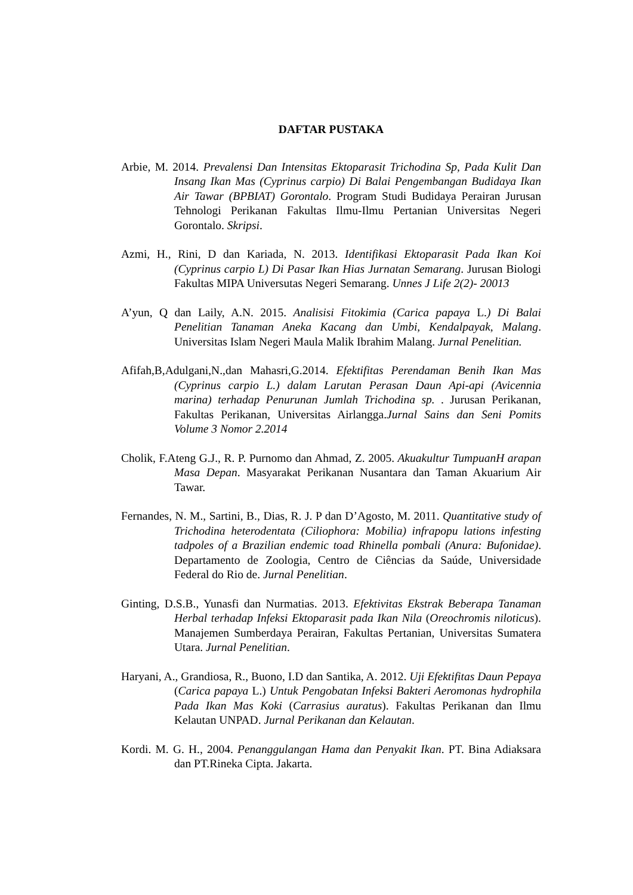DAFTAR PUSTAKA
Arbie, M. 2014. Prevalensi Dan Intensitas Ektoparasit Trichodina Sp, Pada Kulit Dan Insang Ikan Mas (Cyprinus carpio) Di Balai Pengembangan Budidaya Ikan Air Tawar (BPBIAT) Gorontalo. Program Studi Budidaya Perairan Jurusan Tehnologi Perikanan Fakultas Ilmu-Ilmu Pertanian Universitas Negeri Gorontalo. Skripsi.
Azmi, H., Rini, D dan Kariada, N. 2013. Identifikasi Ektoparasit Pada Ikan Koi (Cyprinus carpio L) Di Pasar Ikan Hias Jurnatan Semarang. Jurusan Biologi Fakultas MIPA Universutas Negeri Semarang. Unnes J Life 2(2)- 20013
A’yun, Q dan Laily, A.N. 2015. Analisisi Fitokimia (Carica papaya L.) Di Balai Penelitian Tanaman Aneka Kacang dan Umbi, Kendalpayak, Malang. Universitas Islam Negeri Maula Malik Ibrahim Malang. Jurnal Penelitian.
Afifah,B,Adulgani,N.,dan Mahasri,G.2014. Efektifitas Perendaman Benih Ikan Mas (Cyprinus carpio L.) dalam Larutan Perasan Daun Api-api (Avicennia marina) terhadap Penurunan Jumlah Trichodina sp. . Jurusan Perikanan, Fakultas Perikanan, Universitas Airlangga.Jurnal Sains dan Seni Pomits Volume 3 Nomor 2.2014
Cholik, F.Ateng G.J., R. P. Purnomo dan Ahmad, Z. 2005. Akuakultur TumpuanH arapan Masa Depan. Masyarakat Perikanan Nusantara dan Taman Akuarium Air Tawar.
Fernandes, N. M., Sartini, B., Dias, R. J. P dan D’Agosto, M. 2011. Quantitative study of Trichodina heterodentata (Ciliophora: Mobilia) infrapopu lations infesting tadpoles of a Brazilian endemic toad Rhinella pombali (Anura: Bufonidae). Departamento de Zoologia, Centro de Ciências da Saúde, Universidade Federal do Rio de. Jurnal Penelitian.
Ginting, D.S.B., Yunasfi dan Nurmatias. 2013. Efektivitas Ekstrak Beberapa Tanaman Herbal terhadap Infeksi Ektoparasit pada Ikan Nila (Oreochromis niloticus). Manajemen Sumberdaya Perairan, Fakultas Pertanian, Universitas Sumatera Utara. Jurnal Penelitian.
Haryani, A., Grandiosa, R., Buono, I.D dan Santika, A. 2012. Uji Efektifitas Daun Pepaya (Carica papaya L.) Untuk Pengobatan Infeksi Bakteri Aeromonas hydrophila Pada Ikan Mas Koki (Carrasius auratus). Fakultas Perikanan dan Ilmu Kelautan UNPAD. Jurnal Perikanan dan Kelautan.
Kordi. M. G. H., 2004. Penanggulangan Hama dan Penyakit Ikan. PT. Bina Adiaksara dan PT.Rineka Cipta. Jakarta.